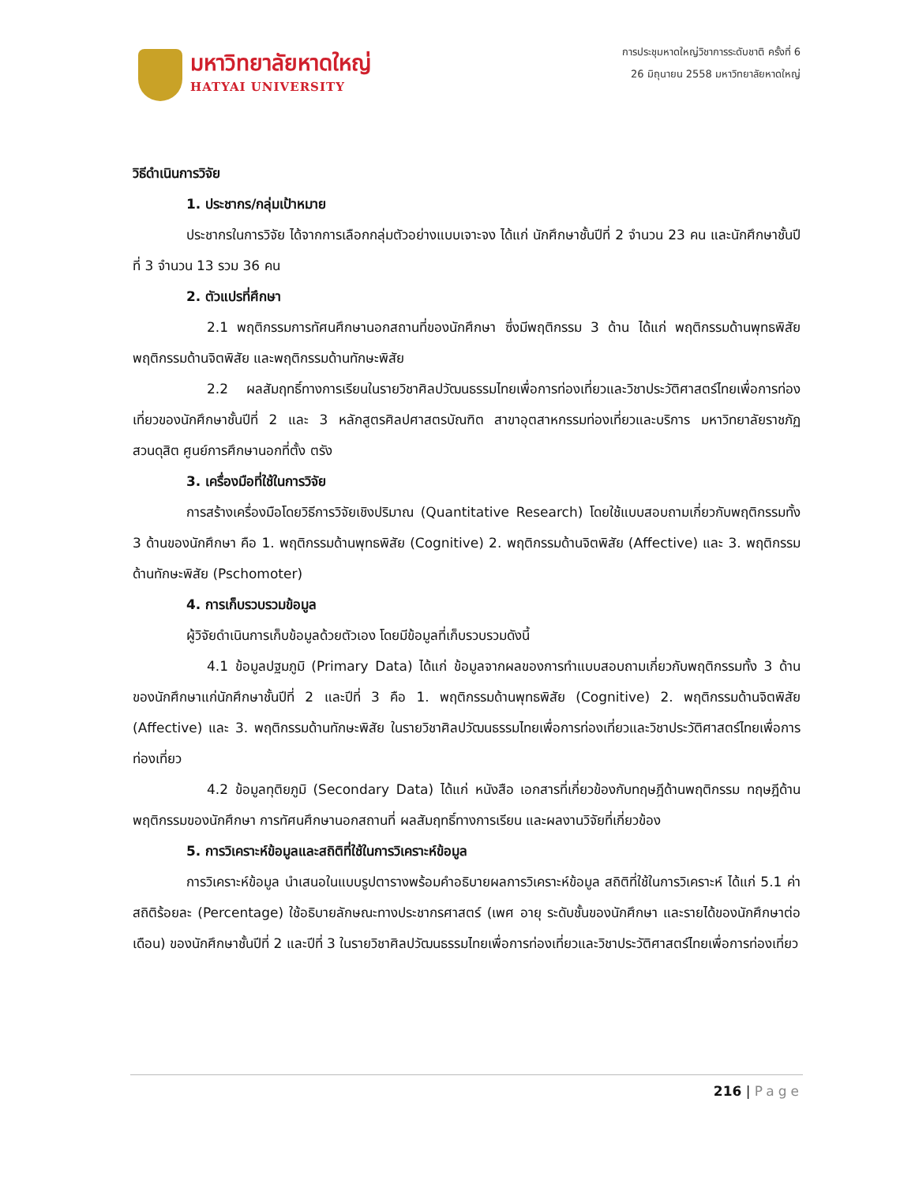มหาวิทยาลัยหาดใหญ่
HATYAI UNIVERSITY
การประชุมหาดใหญ่วิชาการระดับชาติ ครั้งที่ 6
26 มิถุนายน 2558 มหาวิทยาลัยหาดใหญ่
วิธีดำเนินการวิจัย
1. ประชากร/กลุ่มเป้าหมาย
ประชากรในการวิจัย ได้จากการเลือกกลุ่มตัวอย่างแบบเจาะจง ได้แก่ นักศึกษาชั้นปีที่ 2 จำนวน 23 คน และนักศึกษาชั้นปีที่ 3 จำนวน 13 รวม 36 คน
2. ตัวแปรที่ศึกษา
2.1 พฤติกรรมการทัศนศึกษานอกสถานที่ของนักศึกษา ซึ่งมีพฤติกรรม 3 ด้าน ได้แก่ พฤติกรรมด้านพุทธพิสัย พฤติกรรมด้านจิตพิสัย และพฤติกรรมด้านทักษะพิสัย
2.2 ผลสัมฤทธิ์ทางการเรียนในรายวิชาศิลปวัฒนธรรมไทยเพื่อการท่องเที่ยวและวิชาประวัติศาสตร์ไทยเพื่อการท่องเที่ยวของนักศึกษาชั้นปีที่ 2 และ 3 หลักสูตรศิลปศาสตรบัณฑิต สาขาอุตสาหกรรมท่องเที่ยวและบริการ มหาวิทยาลัยราชภัฏสวนดุสิต ศูนย์การศึกษานอกที่ตั้ง ตรัง
3. เครื่องมือที่ใช้ในการวิจัย
การสร้างเครื่องมือโดยวิธีการวิจัยเชิงปริมาณ (Quantitative Research) โดยใช้แบบสอบถามเกี่ยวกับพฤติกรรมทั้ง 3 ด้านของนักศึกษา คือ 1. พฤติกรรมด้านพุทธพิสัย (Cognitive) 2. พฤติกรรมด้านจิตพิสัย (Affective) และ 3. พฤติกรรมด้านทักษะพิสัย (Pschomoter)
4. การเก็บรวบรวมข้อมูล
ผู้วิจัยดำเนินการเก็บข้อมูลด้วยตัวเอง โดยมีข้อมูลที่เก็บรวบรวมดังนี้
4.1 ข้อมูลปฐมภูมิ (Primary Data) ได้แก่ ข้อมูลจากผลของการทำแบบสอบถามเกี่ยวกับพฤติกรรมทั้ง 3 ด้านของนักศึกษาแก่นักศึกษาชั้นปีที่ 2 และปีที่ 3 คือ 1. พฤติกรรมด้านพุทธพิสัย (Cognitive) 2. พฤติกรรมด้านจิตพิสัย (Affective) และ 3. พฤติกรรมด้านทักษะพิสัย ในรายวิชาศิลปวัฒนธรรมไทยเพื่อการท่องเที่ยวและวิชาประวัติศาสตร์ไทยเพื่อการท่องเที่ยว
4.2 ข้อมูลทุติยภูมิ (Secondary Data) ได้แก่ หนังสือ เอกสารที่เกี่ยวข้องกับทฤษฎีด้านพฤติกรรม ทฤษฎีด้านพฤติกรรมของนักศึกษา การทัศนศึกษานอกสถานที่ ผลสัมฤทธิ์ทางการเรียน และผลงานวิจัยที่เกี่ยวข้อง
5. การวิเคราะห์ข้อมูลและสถิติที่ใช้ในการวิเคราะห์ข้อมูล
การวิเคราะห์ข้อมูล นำเสนอในแบบรูปตารางพร้อมคำอธิบายผลการวิเคราะห์ข้อมูล สถิติที่ใช้ในการวิเคราะห์ ได้แก่ 5.1 ค่าสถิติร้อยละ (Percentage) ใช้อธิบายลักษณะทางประชากรศาสตร์ (เพศ อายุ ระดับชั้นของนักศึกษา และรายได้ของนักศึกษาต่อเดือน) ของนักศึกษาชั้นปีที่ 2 และปีที่ 3 ในรายวิชาศิลปวัฒนธรรมไทยเพื่อการท่องเที่ยวและวิชาประวัติศาสตร์ไทยเพื่อการท่องเที่ยว
216 | Page